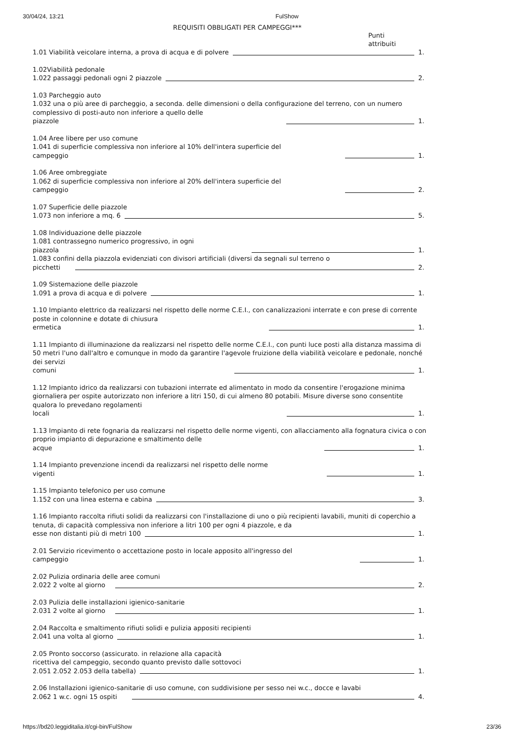30/04/24, 13:21 FulShow
REQUISITI OBBLIGATI PER CAMPEGGI***
Punti attribuiti
1.01 Viabilità veicolare interna, a prova di acqua e di polvere 1.
1.02Viabilità pedonale
1.022 passaggi pedonali ogni 2 piazzole 2.
1.03 Parcheggio auto
1.032 una o più aree di parcheggio, a seconda. delle dimensioni o della configurazione del terreno, con un numero complessivo di posti-auto non inferiore a quello delle
piazzole 1.
1.04 Aree libere per uso comune
1.041 di superficie complessiva non inferiore al 10% dell'intera superficie del
campeggio 1.
1.06 Aree ombreggiate
1.062 di superficie complessiva non inferiore al 20% dell'intera superficie del
campeggio 2.
1.07 Superficie delle piazzole
1.073 non inferiore a mq. 6 5.
1.08 Individuazione delle piazzole
1.081 contrassegno numerico progressivo, in ogni
piazzola 1.
1.083 confini della piazzola evidenziati con divisori artificiali (diversi da segnali sul terreno o
picchetti 2.
1.09 Sistemazione delle piazzole
1.091 a prova di acqua e di polvere 1.
1.10 Impianto elettrico da realizzarsi nel rispetto delle norme C.E.I., con canalizzazioni interrate e con prese di corrente poste in colonnine e dotate di chiusura
ermetica 1.
1.11 Impianto di illuminazione da realizzarsi nel rispetto delle norme C.E.I., con punti luce posti alla distanza massima di 50 metri l'uno dall'altro e comunque in modo da garantire l'agevole fruizione della viabilità veicolare e pedonale, nonché dei servizi
comuni 1.
1.12 Impianto idrico da realizzarsi con tubazioni interrate ed alimentato in modo da consentire l'erogazione minima giornaliera per ospite autorizzato non inferiore a litri 150, di cui almeno 80 potabili. Misure diverse sono consentite qualora lo prevedano regolamenti
locali 1.
1.13 Impianto di rete fognaria da realizzarsi nel rispetto delle norme vigenti, con allacciamento alla fognatura civica o con proprio impianto di depurazione e smaltimento delle
acque 1.
1.14 Impianto prevenzione incendi da realizzarsi nel rispetto delle norme
vigenti 1.
1.15 Impianto telefonico per uso comune
1.152 con una linea esterna e cabina 3.
1.16 Impianto raccolta rifiuti solidi da realizzarsi con l'installazione di uno o più recipienti lavabili, muniti di coperchio a tenuta, di capacità complessiva non inferiore a litri 100 per ogni 4 piazzole, e da
esse non distanti più di metri 100 1.
2.01 Servizio ricevimento o accettazione posto in locale apposito all'ingresso del
campeggio 1.
2.02 Pulizia ordinaria delle aree comuni
2.022 2 volte al giorno 2.
2.03 Pulizia delle installazioni igienico-sanitarie
2.031 2 volte al giorno 1.
2.04 Raccolta e smaltimento rifiuti solidi e pulizia appositi recipienti
2.041 una volta al giorno 1.
2.05 Pronto soccorso (assicurato. in relazione alla capacità
ricettiva del campeggio, secondo quanto previsto dalle sottovoci
2.051 2.052 2.053 della tabella) 1.
2.06 Installazioni igienico-sanitarie di uso comune, con suddivisione per sesso nei w.c., docce e lavabi
2.062 1 w.c. ogni 15 ospiti 4.
https://bd20.leggiditalia.it/cgi-bin/FulShow 23/36